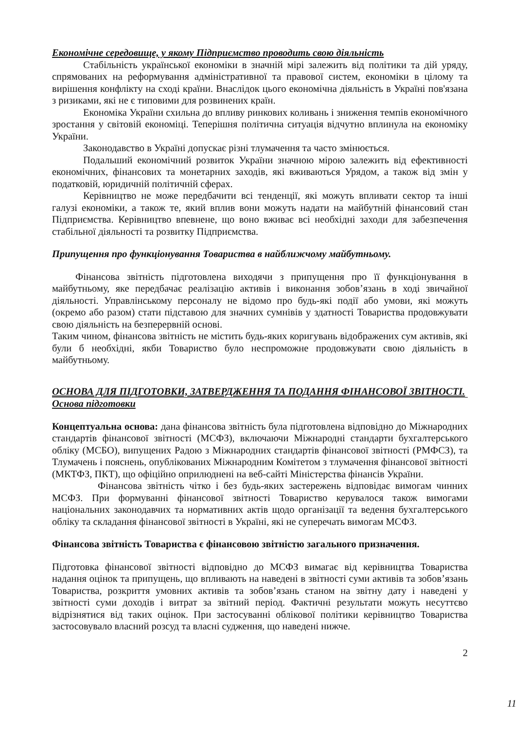Економічне середовище, у якому Підприємство проводить свою діяльність
Стабільність української економіки в значній мірі залежить від політики та дій уряду, спрямованих на реформування адміністративної та правової систем, економіки в цілому та вирішення конфлікту на сході країни. Внаслідок цього економічна діяльність в Україні пов'язана з ризиками, які не є типовими для розвинених країн.
Економіка України схильна до впливу ринкових коливань і зниження темпів економічного зростання у світовій економіці. Теперішня політична ситуація відчутно вплинула на економіку України.
Законодавство в Україні допускає різні тлумачення та часто змінюється.
Подальший економічний розвиток України значною мірою залежить від ефективності економічних, фінансових та монетарних заходів, які вживаються Урядом, а також від змін у податковій, юридичній політичній сферах.
Керівництво не може передбачити всі тенденції, які можуть впливати сектор та інші галузі економіки, а також те, який вплив вони можуть надати на майбутній фінансовий стан Підприємства. Керівництво впевнене, що воно вживає всі необхідні заходи для забезпечення стабільної діяльності та розвитку Підприємства.
Припущення про функціонування Товариства в найближчому майбутньому.
Фінансова звітність підготовлена виходячи з припущення про її функціонування в майбутньому, яке передбачає реалізацію активів і виконання зобов’язань в ході звичайної діяльності. Управлінському персоналу не відомо про будь-які події або умови, які можуть (окремо або разом) стати підставою для значних сумнівів у здатності Товариства продовжувати свою діяльність на безперервній основі.
Таким чином, фінансова звітність не містить будь-яких коригувань відображених сум активів, які були б необхідні, якби Товариство було неспроможне продовжувати свою діяльність в майбутньому.
ОСНОВА ДЛЯ ПІДГОТОВКИ, ЗАТВЕРДЖЕННЯ ТА ПОДАННЯ ФІНАНСОВОЇ ЗВІТНОСТІ.
Основа підготовки
Концептуальна основа: дана фінансова звітність була підготовлена відповідно до Міжнародних стандартів фінансової звітності (МСФЗ), включаючи Міжнародні стандарти бухгалтерського обліку (МСБО), випущених Радою з Міжнародних стандартів фінансової звітності (РМФСЗ), та Тлумачень і пояснень, опублікованих Міжнародним Комітетом з тлумачення фінансової звітності (МКТФЗ, ПКТ), що офіційно оприлюднені на веб-сайті Міністерства фінансів України.
Фінансова звітність чітко і без будь-яких застережень відповідає вимогам чинних МСФЗ. При формуванні фінансової звітності Товариство керувалося також вимогами національних законодавчих та нормативних актів щодо організації та ведення бухгалтерського обліку та складання фінансової звітності в Україні, які не суперечать вимогам МСФЗ.
Фінансова звітність Товариства є фінансовою звітністю загального призначення.
Підготовка фінансової звітності відповідно до МСФЗ вимагає від керівництва Товариства надання оцінок та припущень, що впливають на наведені в звітності суми активів та зобов’язань Товариства, розкриття умовних активів та зобов’язань станом на звітну дату і наведені у звітності суми доходів і витрат за звітний період. Фактичні результати можуть несуттєво відрізнятися від таких оцінок. При застосуванні облікової політики керівництво Товариства застосовувало власний розсуд та власні судження, що наведені нижче.
2
11